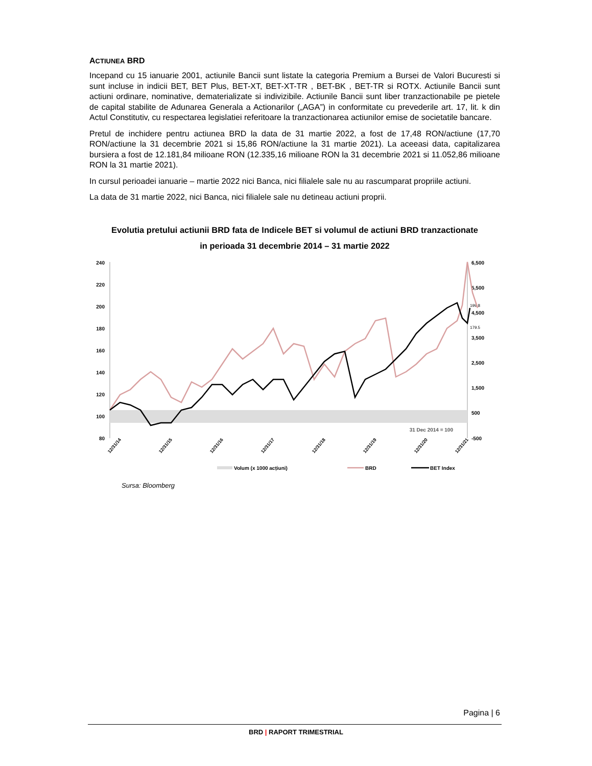ACTIUNEA BRD
Incepand cu 15 ianuarie 2001, actiunile Bancii sunt listate la categoria Premium a Bursei de Valori Bucuresti si sunt incluse in indicii BET, BET Plus, BET-XT, BET-XT-TR , BET-BK , BET-TR si ROTX. Actiunile Bancii sunt actiuni ordinare, nominative, dematerializate si indivizibile. Actiunile Bancii sunt liber tranzactionabile pe pietele de capital stabilite de Adunarea Generala a Actionarilor („AGA”) in conformitate cu prevederile art. 17, lit. k din Actul Constitutiv, cu respectarea legislatiei referitoare la tranzactionarea actiunilor emise de societatile bancare.
Pretul de inchidere pentru actiunea BRD la data de 31 martie 2022, a fost de 17,48 RON/actiune (17,70 RON/actiune la 31 decembrie 2021 si 15,86 RON/actiune la 31 martie 2021). La aceeasi data, capitalizarea bursiera a fost de 12.181,84 milioane RON (12.335,16 milioane RON la 31 decembrie 2021 si 11.052,86 milioane RON la 31 martie 2021).
In cursul perioadei ianuarie – martie 2022 nici Banca, nici filialele sale nu au rascumparat propriile actiuni.
La data de 31 martie 2022, nici Banca, nici filialele sale nu detineau actiuni proprii.
Evolutia pretului actiunii BRD fata de Indicele BET si volumul de actiuni BRD tranzactionate
in perioada 31 decembrie 2014 – 31 martie 2022
240
220
200
180
160
140
120
100
80
6,500
5,500
4,500
3,500
2,500
1,500
500
-500
199.8
179.5
31 Dec 2014 = 100
12/31/14
12/31/15
12/31/16
12/31/17
12/31/18
12/31/19
12/31/20
12/31/21
Volum (x 1000 acțiuni)
BRD
BET Index
Sursa: Bloomberg
Pagina | 6
BRD | RAPORT TRIMESTRIAL